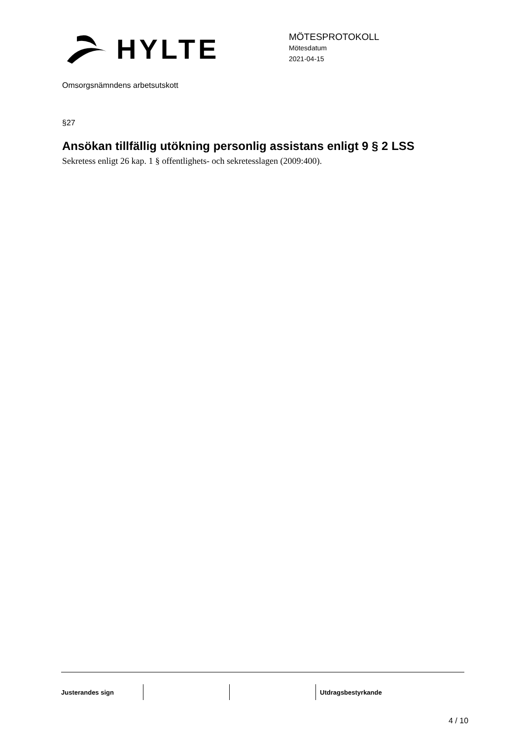HYLTE
MÖTESPROTOKOLL
Mötesdatum
2021-04-15
Omsorgsnämndens arbetsutskott
§27
Ansökan tillfällig utökning personlig assistans enligt 9 § 2 LSS
Sekretess enligt 26 kap. 1 § offentlighets- och sekretesslagen (2009:400).
Justerandes sign Utdragsbestyrkande
4 / 10